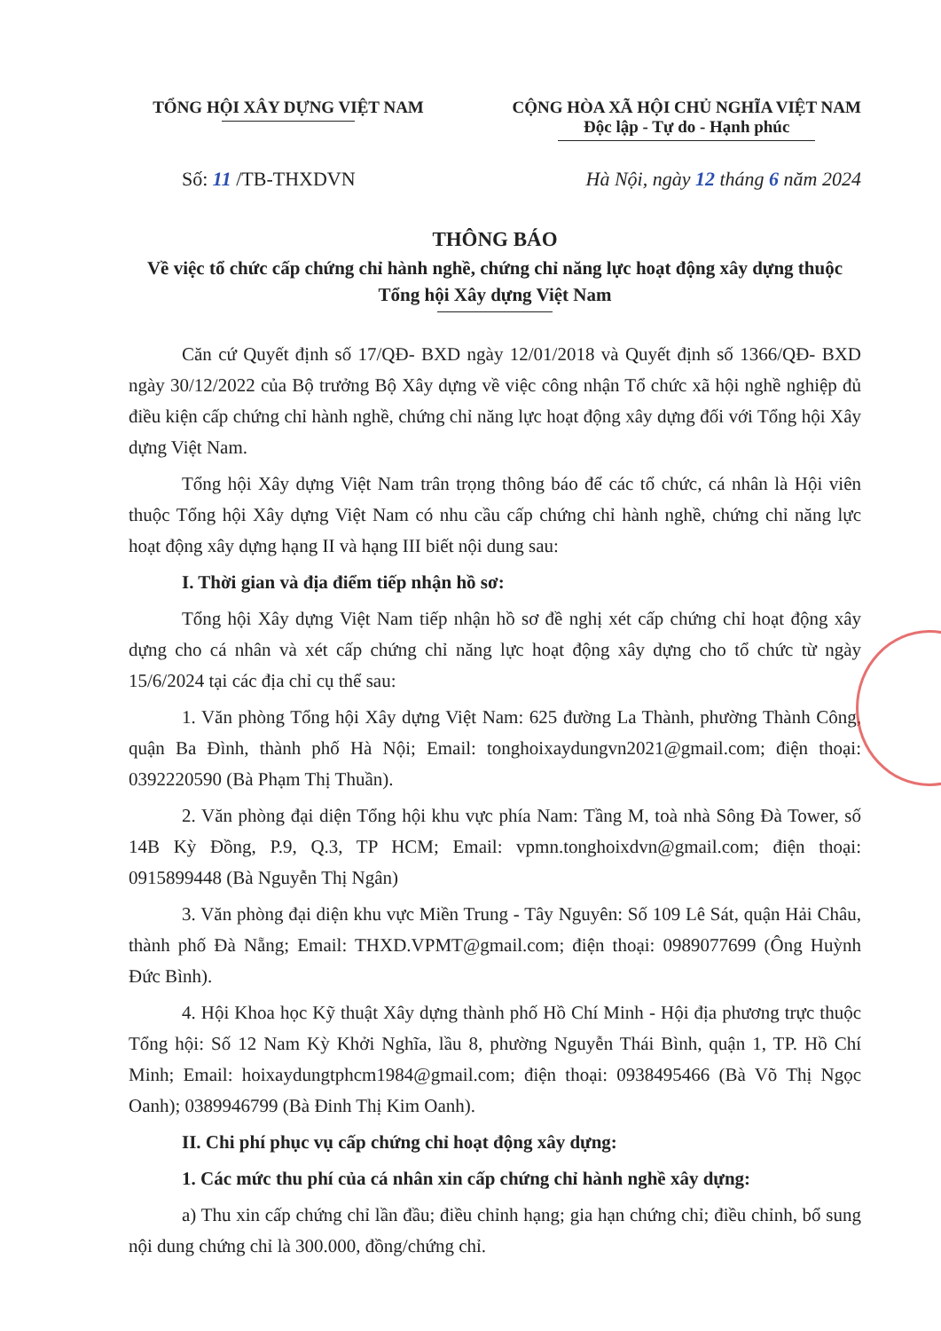TỔNG HỘI XÂY DỰNG VIỆT NAM CỘNG HÒA XÃ HỘI CHỦ NGHĨA VIỆT NAM
Độc lập - Tự do - Hạnh phúc
Số: 11 /TB-THXDVN Hà Nội, ngày 12 tháng 6 năm 2024
THÔNG BÁO
Về việc tổ chức cấp chứng chỉ hành nghề, chứng chỉ năng lực hoạt động xây dựng thuộc Tổng hội Xây dựng Việt Nam
Căn cứ Quyết định số 17/QĐ- BXD ngày 12/01/2018 và Quyết định số 1366/QĐ- BXD ngày 30/12/2022 của Bộ trưởng Bộ Xây dựng về việc công nhận Tổ chức xã hội nghề nghiệp đủ điều kiện cấp chứng chỉ hành nghề, chứng chỉ năng lực hoạt động xây dựng đối với Tổng hội Xây dựng Việt Nam.
Tổng hội Xây dựng Việt Nam trân trọng thông báo để các tổ chức, cá nhân là Hội viên thuộc Tổng hội Xây dựng Việt Nam có nhu cầu cấp chứng chỉ hành nghề, chứng chỉ năng lực hoạt động xây dựng hạng II và hạng III biết nội dung sau:
I. Thời gian và địa điểm tiếp nhận hồ sơ:
Tổng hội Xây dựng Việt Nam tiếp nhận hồ sơ đề nghị xét cấp chứng chỉ hoạt động xây dựng cho cá nhân và xét cấp chứng chỉ năng lực hoạt động xây dựng cho tổ chức từ ngày 15/6/2024 tại các địa chỉ cụ thể sau:
1. Văn phòng Tổng hội Xây dựng Việt Nam: 625 đường La Thành, phường Thành Công, quận Ba Đình, thành phố Hà Nội; Email: tonghoixaydungvn2021@gmail.com; điện thoại: 0392220590 (Bà Phạm Thị Thuần).
2. Văn phòng đại diện Tổng hội khu vực phía Nam: Tầng M, toà nhà Sông Đà Tower, số 14B Kỳ Đồng, P.9, Q.3, TP HCM; Email: vpmn.tonghoixdvn@gmail.com; điện thoại: 0915899448 (Bà Nguyễn Thị Ngân)
3. Văn phòng đại diện khu vực Miền Trung - Tây Nguyên: Số 109 Lê Sát, quận Hải Châu, thành phố Đà Nẵng; Email: THXD.VPMT@gmail.com; điện thoại: 0989077699 (Ông Huỳnh Đức Bình).
4. Hội Khoa học Kỹ thuật Xây dựng thành phố Hồ Chí Minh - Hội địa phương trực thuộc Tổng hội: Số 12 Nam Kỳ Khởi Nghĩa, lầu 8, phường Nguyễn Thái Bình, quận 1, TP. Hồ Chí Minh; Email: hoixaydungtphcm1984@gmail.com; điện thoại: 0938495466 (Bà Võ Thị Ngọc Oanh); 0389946799 (Bà Đinh Thị Kim Oanh).
II. Chi phí phục vụ cấp chứng chỉ hoạt động xây dựng:
1. Các mức thu phí của cá nhân xin cấp chứng chỉ hành nghề xây dựng:
a) Thu xin cấp chứng chỉ lần đầu; điều chỉnh hạng; gia hạn chứng chỉ; điều chỉnh, bổ sung nội dung chứng chỉ là 300.000, đồng/chứng chỉ.